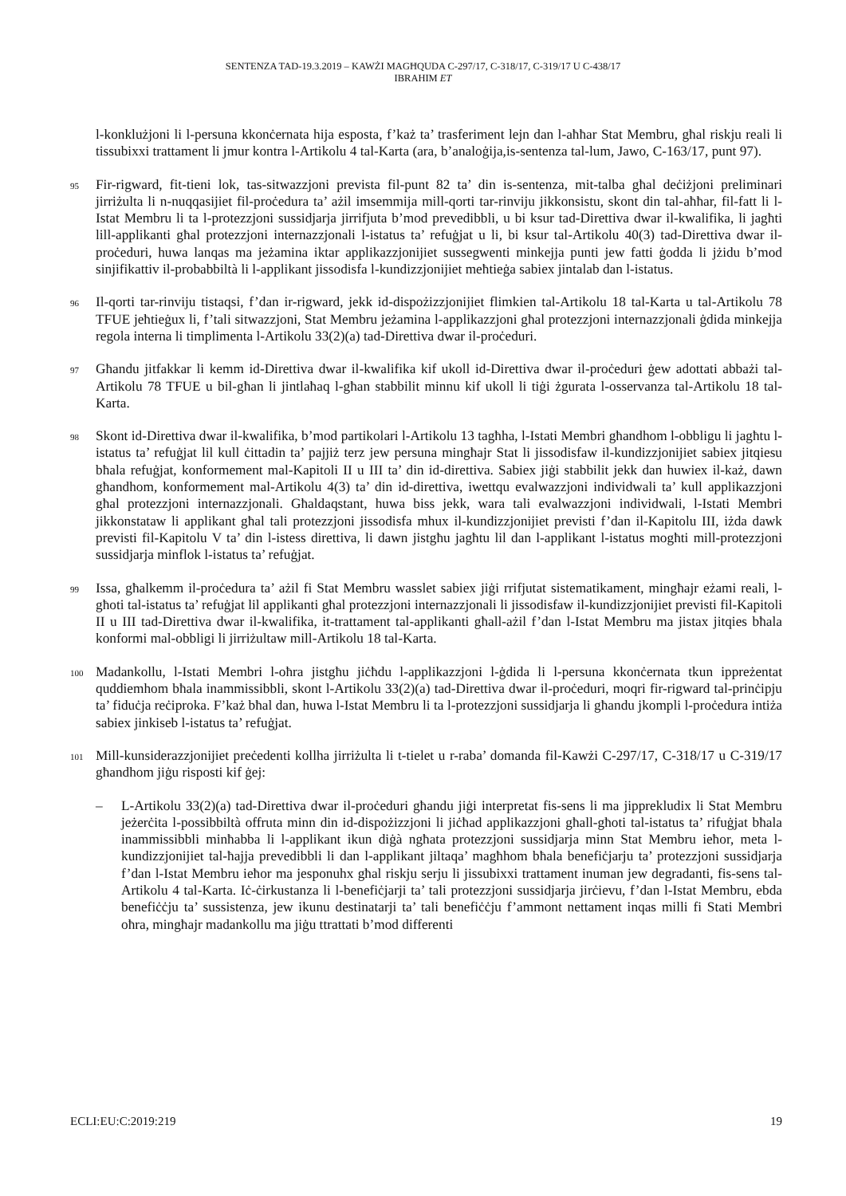SENTENZA TAD-19.3.2019 – KAWŻI MAGĦQUDA C-297/17, C-318/17, C-319/17 U C-438/17
IBRAHIM ET
l-konklużjoni li l-persuna kkonċernata hija esposta, f’każ ta’ trasferiment lejn dan l-aħħar Stat Membru, għal riskju reali li tissubixxi trattament li jmur kontra l-Artikolu 4 tal-Karta (ara, b’analoġija,is-sentenza tal-lum, Jawo, C-163/17, punt 97).
95
Fir-rigward, fit-tieni lok, tas-sitwazzjoni prevista fil-punt 82 ta’ din is-sentenza, mit-talba għal deċiżjoni preliminari jirriżulta li n-nuqqasijiet fil-proċedura ta’ ażil imsemmija mill-qorti tar-rinviju jikkonsistu, skont din tal-aħħar, fil-fatt li l-Istat Membru li ta l-protezzjoni sussidjarja jirrifjuta b’mod prevedibbli, u bi ksur tad-Direttiva dwar il-kwalifika, li jagħti lill-applikanti għal protezzjoni internazzjonali l-istatus ta’ refuġjat u li, bi ksur tal-Artikolu 40(3) tad-Direttiva dwar il-proċeduri, huwa lanqas ma jeżamina iktar applikazzjonijiet sussegwenti minkejja punti jew fatti ġodda li jżidu b’mod sinjifikattiv il-probabbiltà li l-applikant jissodisfa l-kundizzjonijiet meħtieġa sabiex jintalab dan l-istatus.
96
Il-qorti tar-rinviju tistaqsi, f’dan ir-rigward, jekk id-dispożizzjonijiet flimkien tal-Artikolu 18 tal-Karta u tal-Artikolu 78 TFUE jeħtieġux li, f’tali sitwazzjoni, Stat Membru jeżamina l-applikazzjoni għal protezzjoni internazzjonali ġdida minkejja regola interna li timplimenta l-Artikolu 33(2)(a) tad-Direttiva dwar il-proċeduri.
97
Għandu jitfakkar li kemm id-Direttiva dwar il-kwalifika kif ukoll id-Direttiva dwar il-proċeduri ġew adottati abbażi tal-Artikolu 78 TFUE u bil-għan li jintlaħaq l-għan stabbilit minnu kif ukoll li tiġi żgurata l-osservanza tal-Artikolu 18 tal-Karta.
98
Skont id-Direttiva dwar il-kwalifika, b’mod partikolari l-Artikolu 13 tagħha, l-Istati Membri għandhom l-obbligu li jagħtu l-istatus ta’ refuġjat lil kull ċittadin ta’ pajjiż terz jew persuna mingħajr Stat li jissodisfaw il-kundizzjonijiet sabiex jitqiesu bħala refuġjat, konformement mal-Kapitoli II u III ta’ din id-direttiva. Sabiex jiġi stabbilit jekk dan huwiex il-każ, dawn għandhom, konformement mal-Artikolu 4(3) ta’ din id-direttiva, iwettqu evalwazzjoni individwali ta’ kull applikazzjoni għal protezzjoni internazzjonali. Għaldaqstant, huwa biss jekk, wara tali evalwazzjoni individwali, l-Istati Membri jikkonstataw li applikant għal tali protezzjoni jissodisfa mhux il-kundizzjonijiet previsti f’dan il-Kapitolu III, iżda dawk previsti fil-Kapitolu V ta’ din l-istess direttiva, li dawn jistgħu jagħtu lil dan l-applikant l-istatus mogħti mill-protezzjoni sussidjarja minflok l-istatus ta’ refuġjat.
99
Issa, għalkemm il-proċedura ta’ ażil fi Stat Membru wasslet sabiex jiġi rrifjutat sistematikament, mingħajr eżami reali, l-għoti tal-istatus ta’ refuġjat lil applikanti għal protezzjoni internazzjonali li jissodisfaw il-kundizzjonijiet previsti fil-Kapitoli II u III tad-Direttiva dwar il-kwalifika, it-trattament tal-applikanti għall-ażil f’dan l-Istat Membru ma jistax jitqies bħala konformi mal-obbligi li jirriżultaw mill-Artikolu 18 tal-Karta.
100
Madankollu, l-Istati Membri l-oħra jistgħu jiċħdu l-applikazzjoni l-ġdida li l-persuna kkonċernata tkun ippreżentat quddiemhom bħala inammissibbli, skont l-Artikolu 33(2)(a) tad-Direttiva dwar il-proċeduri, moqri fir-rigward tal-prinċipju ta’ fiduċja reċiproka. F’każ bħal dan, huwa l-Istat Membru li ta l-protezzjoni sussidjarja li għandu jkompli l-proċedura intiża sabiex jinkiseb l-istatus ta’ refuġjat.
101
Mill-kunsiderazzjonijiet preċedenti kollha jirriżulta li t-tielet u r-raba’ domanda fil-Kawżi C-297/17, C-318/17 u C-319/17 għandhom jiġu risposti kif ġej:
– L-Artikolu 33(2)(a) tad-Direttiva dwar il-proċeduri għandu jiġi interpretat fis-sens li ma jipprekludix li Stat Membru jeżerċita l-possibbiltà offruta minn din id-dispożizzjoni li jiċħad applikazzjoni għall-għoti tal-istatus ta’ rifuġjat bħala inammissibbli minħabba li l-applikant ikun diġà ngħata protezzjoni sussidjarja minn Stat Membru ieħor, meta l-kundizzjonijiet tal-ħajja prevedibbli li dan l-applikant jiltaqa’ magħhom bħala benefiċjarju ta’ protezzjoni sussidjarja f’dan l-Istat Membru ieħor ma jesponuhx għal riskju serju li jissubixxi trattament inuman jew degradanti, fis-sens tal-Artikolu 4 tal-Karta. Iċ-ċirkustanza li l-benefiċjarji ta’ tali protezzjoni sussidjarja jirċievu, f’dan l-Istat Membru, ebda benefiċċju ta’ sussistenza, jew ikunu destinatarji ta’ tali benefiċċju f’ammont nettament inqas milli fi Stati Membri oħra, mingħajr madankollu ma jiġu ttrattati b’mod differenti
ECLI:EU:C:2019:219 19